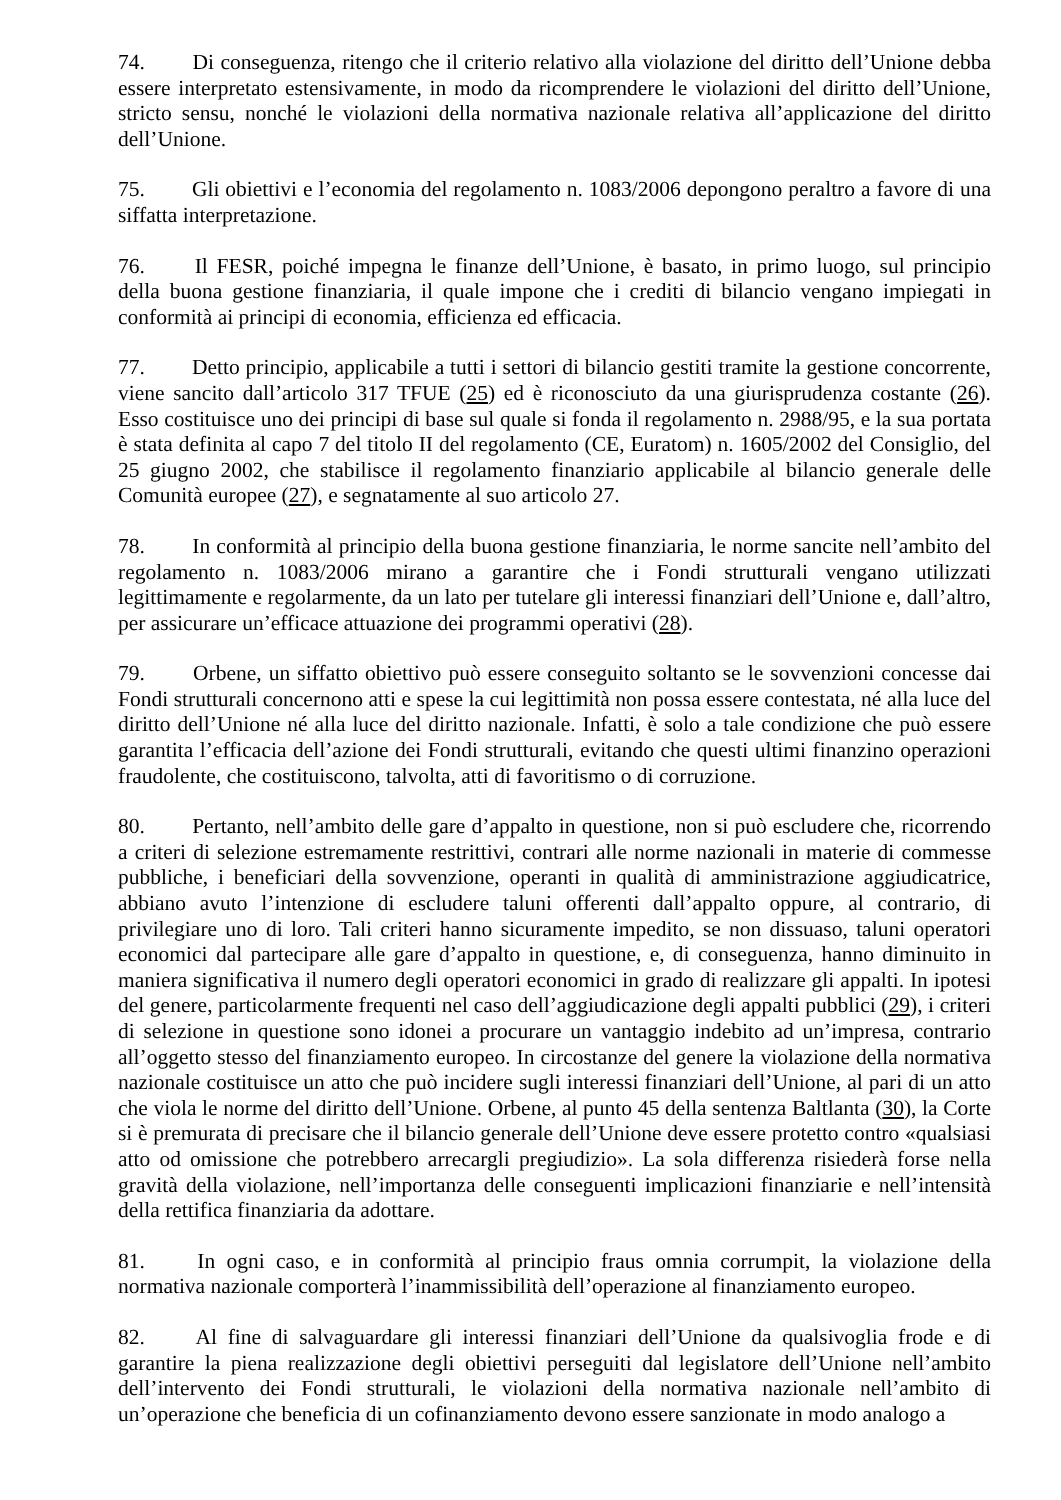74. Di conseguenza, ritengo che il criterio relativo alla violazione del diritto dell’Unione debba essere interpretato estensivamente, in modo da ricomprendere le violazioni del diritto dell’Unione, stricto sensu, nonché le violazioni della normativa nazionale relativa all’applicazione del diritto dell’Unione.
75. Gli obiettivi e l’economia del regolamento n. 1083/2006 depongono peraltro a favore di una siffatta interpretazione.
76. Il FESR, poiché impegna le finanze dell’Unione, è basato, in primo luogo, sul principio della buona gestione finanziaria, il quale impone che i crediti di bilancio vengano impiegati in conformità ai principi di economia, efficienza ed efficacia.
77. Detto principio, applicabile a tutti i settori di bilancio gestiti tramite la gestione concorrente, viene sancito dall’articolo 317 TFUE (25) ed è riconosciuto da una giurisprudenza costante (26). Esso costituisce uno dei principi di base sul quale si fonda il regolamento n. 2988/95, e la sua portata è stata definita al capo 7 del titolo II del regolamento (CE, Euratom) n. 1605/2002 del Consiglio, del 25 giugno 2002, che stabilisce il regolamento finanziario applicabile al bilancio generale delle Comunità europee (27), e segnatamente al suo articolo 27.
78. In conformità al principio della buona gestione finanziaria, le norme sancite nell’ambito del regolamento n. 1083/2006 mirano a garantire che i Fondi strutturali vengano utilizzati legittimamente e regolarmente, da un lato per tutelare gli interessi finanziari dell’Unione e, dall’altro, per assicurare un’efficace attuazione dei programmi operativi (28).
79. Orbene, un siffatto obiettivo può essere conseguito soltanto se le sovvenzioni concesse dai Fondi strutturali concernono atti e spese la cui legittimità non possa essere contestata, né alla luce del diritto dell’Unione né alla luce del diritto nazionale. Infatti, è solo a tale condizione che può essere garantita l’efficacia dell’azione dei Fondi strutturali, evitando che questi ultimi finanzino operazioni fraudolente, che costituiscono, talvolta, atti di favoritismo o di corruzione.
80. Pertanto, nell’ambito delle gare d’appalto in questione, non si può escludere che, ricorrendo a criteri di selezione estremamente restrittivi, contrari alle norme nazionali in materie di commesse pubbliche, i beneficiari della sovvenzione, operanti in qualità di amministrazione aggiudicatrice, abbiano avuto l’intenzione di escludere taluni offerenti dall’appalto oppure, al contrario, di privilegiare uno di loro. Tali criteri hanno sicuramente impedito, se non dissuaso, taluni operatori economici dal partecipare alle gare d’appalto in questione, e, di conseguenza, hanno diminuito in maniera significativa il numero degli operatori economici in grado di realizzare gli appalti. In ipotesi del genere, particolarmente frequenti nel caso dell’aggiudicazione degli appalti pubblici (29), i criteri di selezione in questione sono idonei a procurare un vantaggio indebito ad un’impresa, contrario all’oggetto stesso del finanziamento europeo. In circostanze del genere la violazione della normativa nazionale costituisce un atto che può incidere sugli interessi finanziari dell’Unione, al pari di un atto che viola le norme del diritto dell’Unione. Orbene, al punto 45 della sentenza Baltlanta (30), la Corte si è premurata di precisare che il bilancio generale dell’Unione deve essere protetto contro «qualsiasi atto od omissione che potrebbero arrecargli pregiudizio». La sola differenza risiederà forse nella gravità della violazione, nell’importanza delle conseguenti implicazioni finanziarie e nell’intensità della rettifica finanziaria da adottare.
81. In ogni caso, e in conformità al principio fraus omnia corrumpit, la violazione della normativa nazionale comporterà l’inammissibilità dell’operazione al finanziamento europeo.
82. Al fine di salvaguardare gli interessi finanziari dell’Unione da qualsivoglia frode e di garantire la piena realizzazione degli obiettivi perseguiti dal legislatore dell’Unione nell’ambito dell’intervento dei Fondi strutturali, le violazioni della normativa nazionale nell’ambito di un’operazione che beneficia di un cofinanziamento devono essere sanzionate in modo analogo a